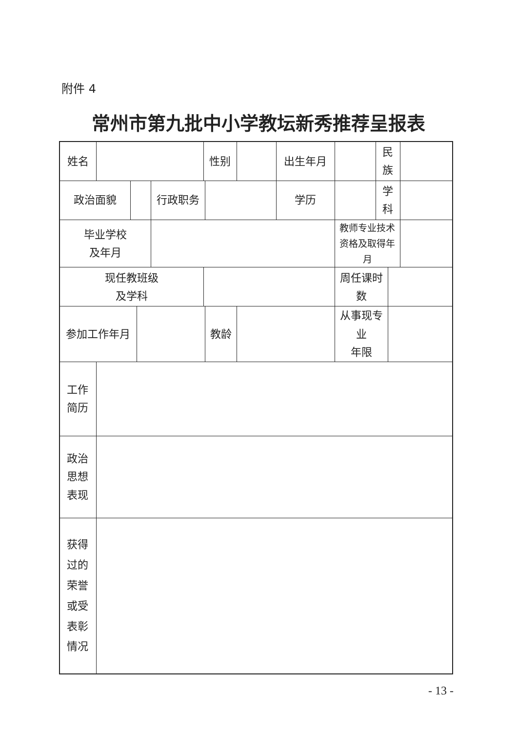附件 4
常州市第九批中小学教坛新秀推荐呈报表
| 姓名 | | | | | 性别 | | | 出生年月 | | 民族 | | |
| 政治面貌 | | | | 行政职务 | | | | 学历 | | 学科 | | |
| 毕业学校 及年月 | | | | | | | | | 教师专业技术 资格及取得年月 | | | |
| 现任教班级 及学科 | | | | | | | | | 周任课时数 | | | |
| 参加工作年月 | | | | | | 教龄 | | | 从事现专业 年限 | | | |
| 工作 简历 | | | | | | | | | | | | |
| 政治 思想 表现 | | | | | | | | | | | | |
| 获得 过的 荣誉 或受 表彰 情况 | | | | | | | | | | | | |
- 13 -